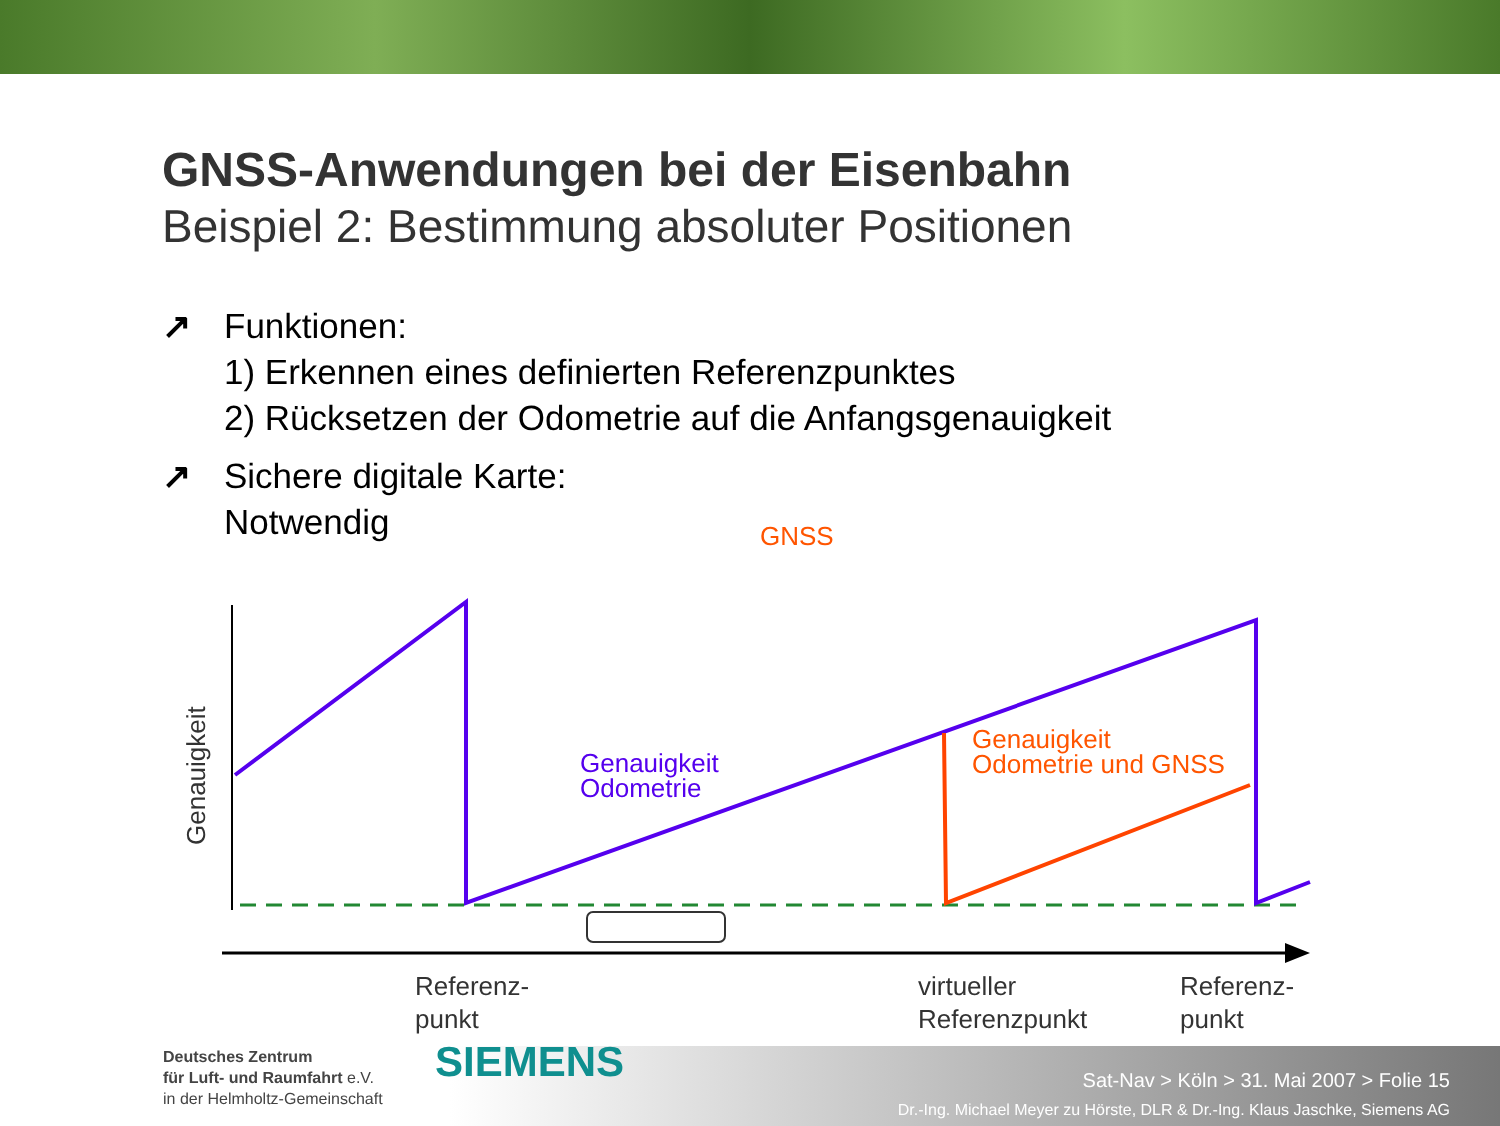GNSS-Anwendungen bei der Eisenbahn
Beispiel 2: Bestimmung absoluter Positionen
↗ Funktionen:
1) Erkennen eines definierten Referenzpunktes
2) Rücksetzen der Odometrie auf die Anfangsgenauigkeit
↗ Sichere digitale Karte:
Notwendig
GNSS
Genauigkeit
Odometrie
Genauigkeit
Odometrie und GNSS
Genauigkeit
Referenz-
punkt
virtueller
Referenzpunkt
Referenz-
punkt
Deutsches Zentrum
für Luft- und Raumfahrt e.V.
in der Helmholtz-Gemeinschaft
SIEMENS
Sat-Nav > Köln > 31. Mai 2007 > Folie 15
Dr.-Ing. Michael Meyer zu Hörste, DLR & Dr.-Ing. Klaus Jaschke, Siemens AG